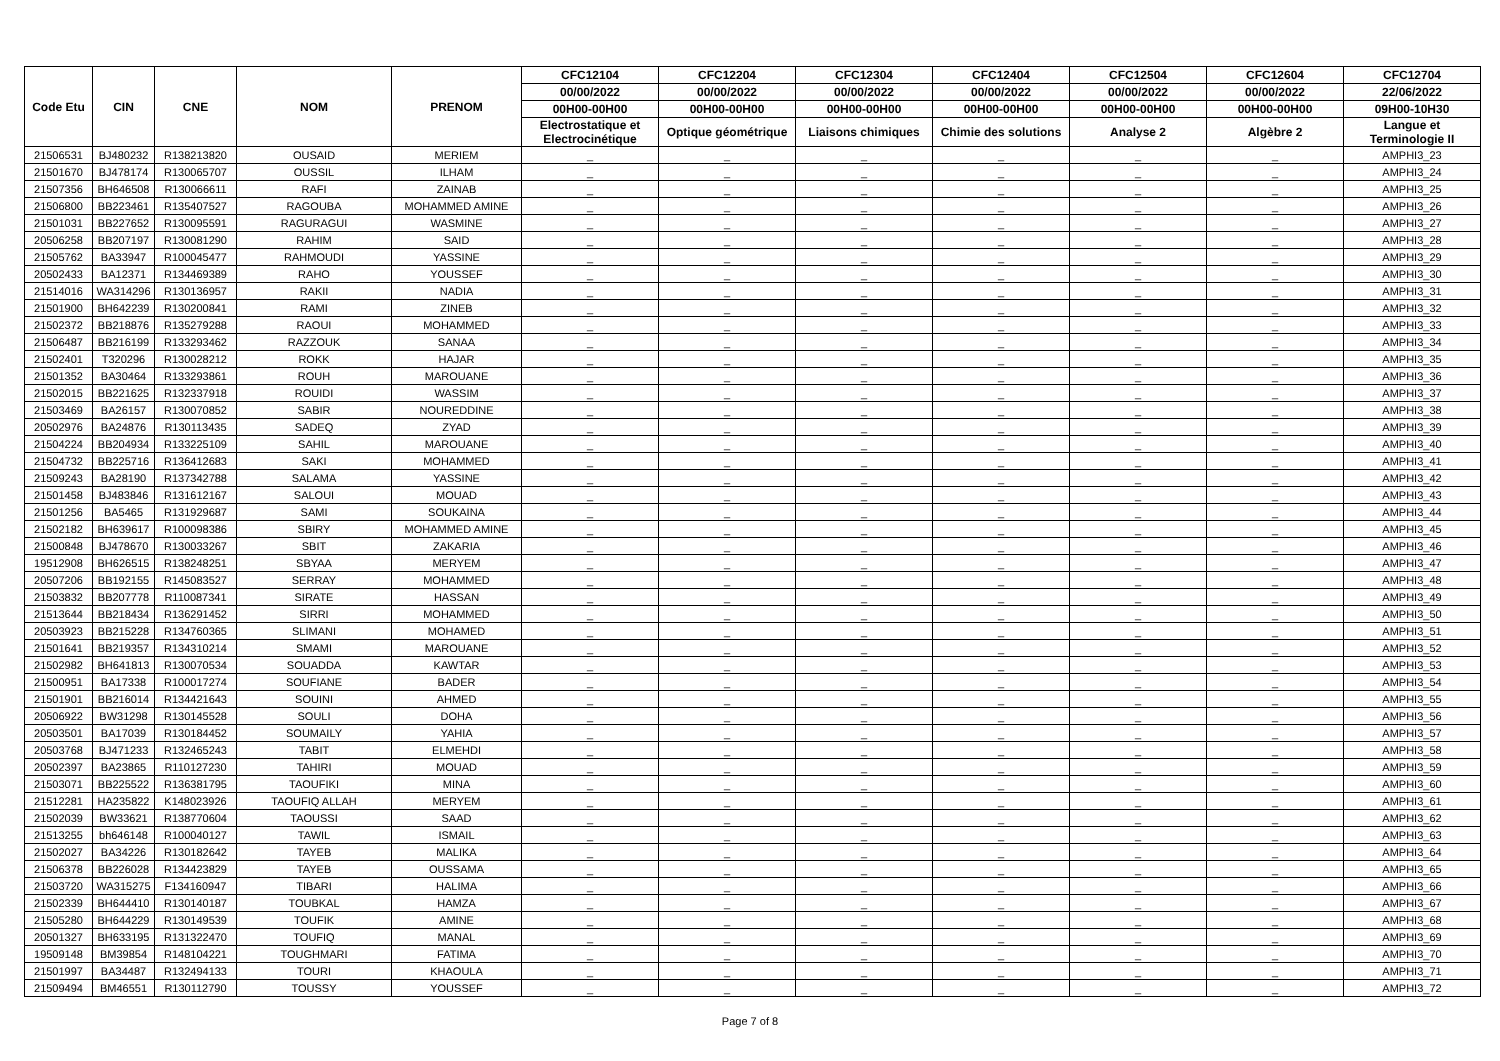| Code Etu | CIN | CNE | NOM | PRENOM | CFC12104 | CFC12204 | CFC12304 | CFC12404 | CFC12504 | CFC12604 | CFC12704 |
| --- | --- | --- | --- | --- | --- | --- | --- | --- | --- | --- | --- |
| | | | | | 00/00/2022 | 00/00/2022 | 00/00/2022 | 00/00/2022 | 00/00/2022 | 00/00/2022 | 22/06/2022 |
| | | | | | 00H00-00H00 | 00H00-00H00 | 00H00-00H00 | 00H00-00H00 | 00H00-00H00 | 00H00-00H00 | 09H00-10H30 |
| | | | | | Electrostatique et Electrocinétique | Optique géométrique | Liaisons chimiques | Chimie des solutions | Analyse 2 | Algèbre 2 | Langue et Terminologie II |
| 21506531 | BJ480232 | R138213820 | OUSAID | MERIEM | _ | _ | _ | _ | _ | _ | AMPHI3_23 |
| 21501670 | BJ478174 | R130065707 | OUSSIL | ILHAM | _ | _ | _ | _ | _ | _ | AMPHI3_24 |
| 21507356 | BH646508 | R130066611 | RAFI | ZAINAB | _ | _ | _ | _ | _ | _ | AMPHI3_25 |
| 21506800 | BB223461 | R135407527 | RAGOUBA | MOHAMMED AMINE | _ | _ | _ | _ | _ | _ | AMPHI3_26 |
| 21501031 | BB227652 | R130095591 | RAGURAGUI | WASMINE | _ | _ | _ | _ | _ | _ | AMPHI3_27 |
| 20506258 | BB207197 | R130081290 | RAHIM | SAID | _ | _ | _ | _ | _ | _ | AMPHI3_28 |
| 21505762 | BA33947 | R100045477 | RAHMOUDI | YASSINE | _ | _ | _ | _ | _ | _ | AMPHI3_29 |
| 20502433 | BA12371 | R134469389 | RAHO | YOUSSEF | _ | _ | _ | _ | _ | _ | AMPHI3_30 |
| 21514016 | WA314296 | R130136957 | RAKII | NADIA | _ | _ | _ | _ | _ | _ | AMPHI3_31 |
| 21501900 | BH642239 | R130200841 | RAMI | ZINEB | _ | _ | _ | _ | _ | _ | AMPHI3_32 |
| 21502372 | BB218876 | R135279288 | RAOUI | MOHAMMED | _ | _ | _ | _ | _ | _ | AMPHI3_33 |
| 21506487 | BB216199 | R133293462 | RAZZOUK | SANAA | _ | _ | _ | _ | _ | _ | AMPHI3_34 |
| 21502401 | T320296 | R130028212 | ROKK | HAJAR | _ | _ | _ | _ | _ | _ | AMPHI3_35 |
| 21501352 | BA30464 | R133293861 | ROUH | MAROUANE | _ | _ | _ | _ | _ | _ | AMPHI3_36 |
| 21502015 | BB221625 | R132337918 | ROUIDI | WASSIM | _ | _ | _ | _ | _ | _ | AMPHI3_37 |
| 21503469 | BA26157 | R130070852 | SABIR | NOUREDDINE | _ | _ | _ | _ | _ | _ | AMPHI3_38 |
| 20502976 | BA24876 | R130113435 | SADEQ | ZYAD | _ | _ | _ | _ | _ | _ | AMPHI3_39 |
| 21504224 | BB204934 | R133225109 | SAHIL | MAROUANE | _ | _ | _ | _ | _ | _ | AMPHI3_40 |
| 21504732 | BB225716 | R136412683 | SAKI | MOHAMMED | _ | _ | _ | _ | _ | _ | AMPHI3_41 |
| 21509243 | BA28190 | R137342788 | SALAMA | YASSINE | _ | _ | _ | _ | _ | _ | AMPHI3_42 |
| 21501458 | BJ483846 | R131612167 | SALOUI | MOUAD | _ | _ | _ | _ | _ | _ | AMPHI3_43 |
| 21501256 | BA5465 | R131929687 | SAMI | SOUKAINA | _ | _ | _ | _ | _ | _ | AMPHI3_44 |
| 21502182 | BH639617 | R100098386 | SBIRY | MOHAMMED AMINE | _ | _ | _ | _ | _ | _ | AMPHI3_45 |
| 21500848 | BJ478670 | R130033267 | SBIT | ZAKARIA | _ | _ | _ | _ | _ | _ | AMPHI3_46 |
| 19512908 | BH626515 | R138248251 | SBYAA | MERYEM | _ | _ | _ | _ | _ | _ | AMPHI3_47 |
| 20507206 | BB192155 | R145083527 | SERRAY | MOHAMMED | _ | _ | _ | _ | _ | _ | AMPHI3_48 |
| 21503832 | BB207778 | R110087341 | SIRATE | HASSAN | _ | _ | _ | _ | _ | _ | AMPHI3_49 |
| 21513644 | BB218434 | R136291452 | SIRRI | MOHAMMED | _ | _ | _ | _ | _ | _ | AMPHI3_50 |
| 20503923 | BB215228 | R134760365 | SLIMANI | MOHAMED | _ | _ | _ | _ | _ | _ | AMPHI3_51 |
| 21501641 | BB219357 | R134310214 | SMAMI | MAROUANE | _ | _ | _ | _ | _ | _ | AMPHI3_52 |
| 21502982 | BH641813 | R130070534 | SOUADDA | KAWTAR | _ | _ | _ | _ | _ | _ | AMPHI3_53 |
| 21500951 | BA17338 | R100017274 | SOUFIANE | BADER | _ | _ | _ | _ | _ | _ | AMPHI3_54 |
| 21501901 | BB216014 | R134421643 | SOUINI | AHMED | _ | _ | _ | _ | _ | _ | AMPHI3_55 |
| 20506922 | BW31298 | R130145528 | SOULI | DOHA | _ | _ | _ | _ | _ | _ | AMPHI3_56 |
| 20503501 | BA17039 | R130184452 | SOUMAILY | YAHIA | _ | _ | _ | _ | _ | _ | AMPHI3_57 |
| 20503768 | BJ471233 | R132465243 | TABIT | ELMEHDI | _ | _ | _ | _ | _ | _ | AMPHI3_58 |
| 20502397 | BA23865 | R110127230 | TAHIRI | MOUAD | _ | _ | _ | _ | _ | _ | AMPHI3_59 |
| 21503071 | BB225522 | R136381795 | TAOUFIKI | MINA | _ | _ | _ | _ | _ | _ | AMPHI3_60 |
| 21512281 | HA235822 | K148023926 | TAOUFIQ ALLAH | MERYEM | _ | _ | _ | _ | _ | _ | AMPHI3_61 |
| 21502039 | BW33621 | R138770604 | TAOUSSI | SAAD | _ | _ | _ | _ | _ | _ | AMPHI3_62 |
| 21513255 | bh646148 | R100040127 | TAWIL | ISMAIL | _ | _ | _ | _ | _ | _ | AMPHI3_63 |
| 21502027 | BA34226 | R130182642 | TAYEB | MALIKA | _ | _ | _ | _ | _ | _ | AMPHI3_64 |
| 21506378 | BB226028 | R134423829 | TAYEB | OUSSAMA | _ | _ | _ | _ | _ | _ | AMPHI3_65 |
| 21503720 | WA315275 | F134160947 | TIBARI | HALIMA | _ | _ | _ | _ | _ | _ | AMPHI3_66 |
| 21502339 | BH644410 | R130140187 | TOUBKAL | HAMZA | _ | _ | _ | _ | _ | _ | AMPHI3_67 |
| 21505280 | BH644229 | R130149539 | TOUFIK | AMINE | _ | _ | _ | _ | _ | _ | AMPHI3_68 |
| 20501327 | BH633195 | R131322470 | TOUFIQ | MANAL | _ | _ | _ | _ | _ | _ | AMPHI3_69 |
| 19509148 | BM39854 | R148104221 | TOUGHMARI | FATIMA | _ | _ | _ | _ | _ | _ | AMPHI3_70 |
| 21501997 | BA34487 | R132494133 | TOURI | KHAOULA | _ | _ | _ | _ | _ | _ | AMPHI3_71 |
| 21509494 | BM46551 | R130112790 | TOUSSY | YOUSSEF | _ | _ | _ | _ | _ | _ | AMPHI3_72 |
Page 7 of 8